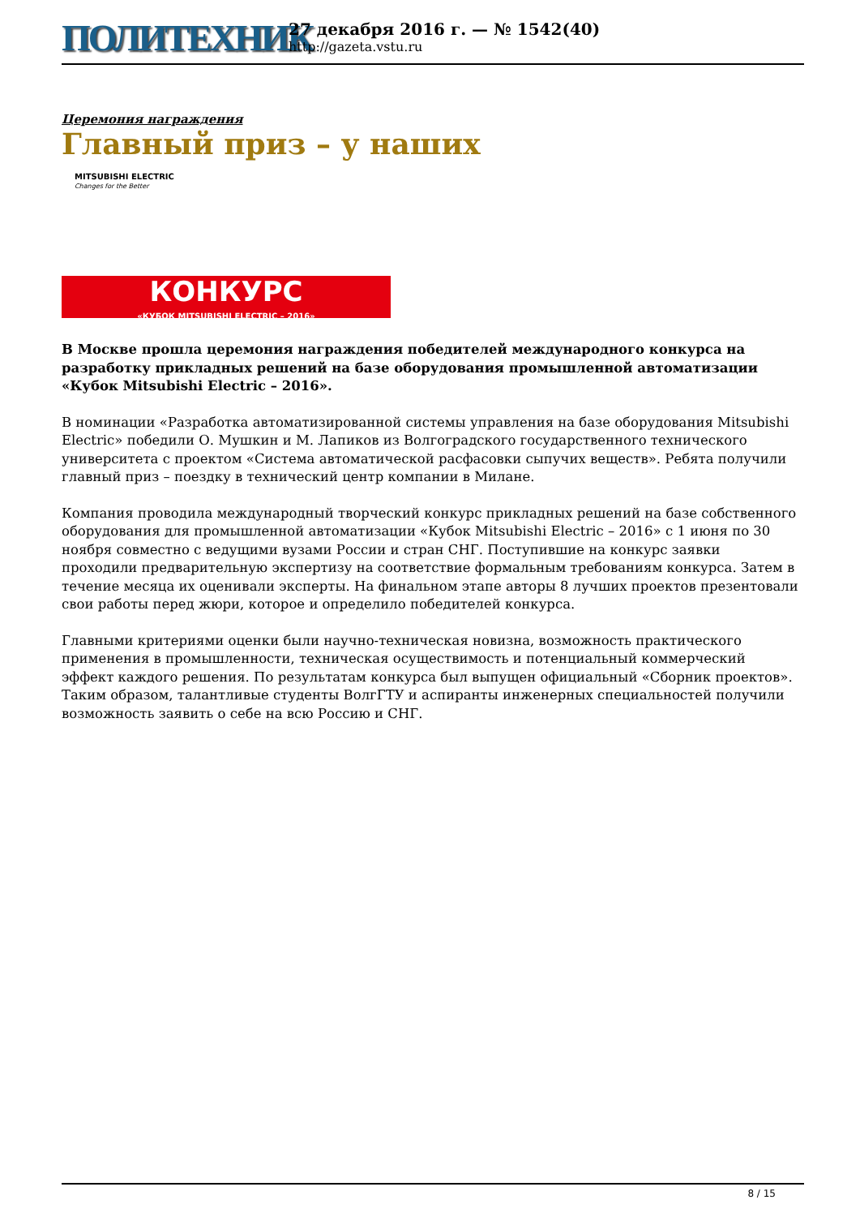ПОЛИТЕХНИК
27 декабря 2016 г. — № 1542(40)
http://gazeta.vstu.ru
Церемония награждения
Главный приз – у наших
MITSUBISHI ELECTRIC
Changes for the Better
КОНКУРС
«КУБОК MITSUBISHI ELECTRIC – 2016»
В Москве прошла церемония награждения победителей международного конкурса на разработку прикладных решений на базе оборудования промышленной автоматизации «Кубок Mitsubishi Electric – 2016».
В номинации «Разработка автоматизированной системы управления на базе оборудования Mitsubishi Electric» победили О. Мушкин и М. Лапиков из Волгоградского государственного технического университета с проектом «Система автоматической расфасовки сыпучих веществ». Ребята получили главный приз – поездку в технический центр компании в Милане.
Компания проводила международный творческий конкурс прикладных решений на базе собственного оборудования для промышленной автоматизации «Кубок Mitsubishi Electric – 2016» с 1 июня по 30 ноября совместно с ведущими вузами России и стран СНГ. Поступившие на конкурс заявки проходили предварительную экспертизу на соответствие формальным требованиям конкурса. Затем в течение месяца их оценивали эксперты. На финальном этапе авторы 8 лучших проектов презентовали свои работы перед жюри, которое и определило победителей конкурса.
Главными критериями оценки были научно-техническая новизна, возможность практического применения в промышленности, техническая осуществимость и потенциальный коммерческий эффект каждого решения. По результатам конкурса был выпущен официальный «Сборник проектов». Таким образом, талантливые студенты ВолгГТУ и аспиранты инженерных специальностей получили возможность заявить о себе на всю Россию и СНГ.
8 / 15